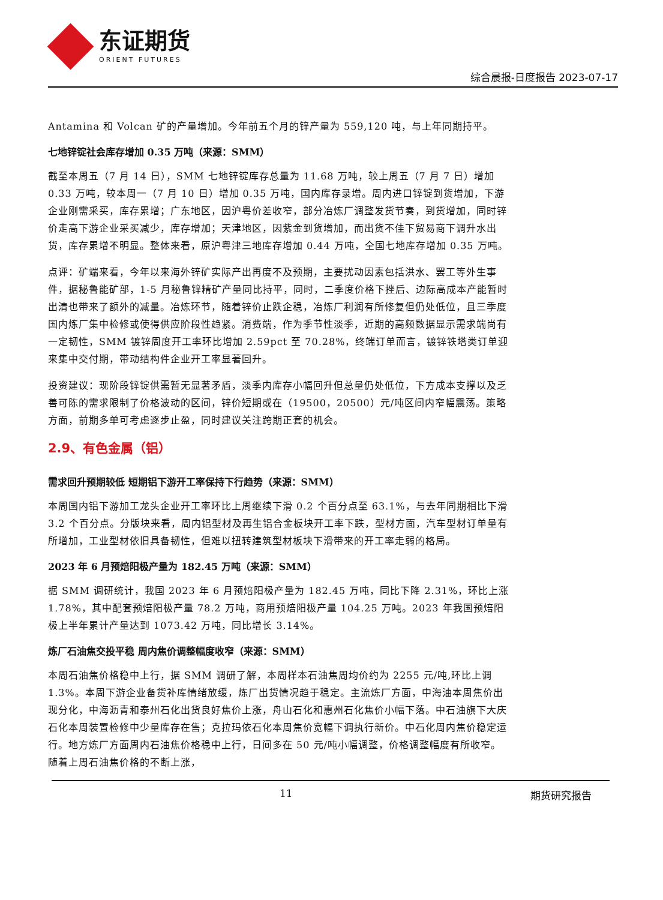东证期货
ORIENT FUTURES
综合晨报-日度报告 2023-07-17
Antamina 和 Volcan 矿的产量增加。今年前五个月的锌产量为 559,120 吨，与上年同期持平。
七地锌锭社会库存增加 0.35 万吨（来源：SMM）
截至本周五（7 月 14 日），SMM 七地锌锭库存总量为 11.68 万吨，较上周五（7 月 7 日）增加 0.33 万吨，较本周一（7 月 10 日）增加 0.35 万吨，国内库存录增。周内进口锌锭到货增加，下游企业刚需采买，库存累增；广东地区，因沪粤价差收窄，部分冶炼厂调整发货节奏，到货增加，同时锌价走高下游企业采买减少，库存增加；天津地区，因紫金到货增加，而出货不佳下贸易商下调升水出货，库存累增不明显。整体来看，原沪粤津三地库存增加 0.44 万吨，全国七地库存增加 0.35 万吨。
点评：矿端来看，今年以来海外锌矿实际产出再度不及预期，主要扰动因素包括洪水、罢工等外生事件，据秘鲁能矿部，1-5 月秘鲁锌精矿产量同比持平，同时，二季度价格下挫后、边际高成本产能暂时出清也带来了额外的减量。冶炼环节，随着锌价止跌企稳，冶炼厂利润有所修复但仍处低位，且三季度国内炼厂集中检修或使得供应阶段性趋紧。消费端，作为季节性淡季，近期的高频数据显示需求端尚有一定韧性，SMM 镀锌周度开工率环比增加 2.59pct 至 70.28%，终端订单而言，镀锌铁塔类订单迎来集中交付期，带动结构件企业开工率显著回升。
投资建议：现阶段锌锭供需暂无显著矛盾，淡季内库存小幅回升但总量仍处低位，下方成本支撑以及乏善可陈的需求限制了价格波动的区间，锌价短期或在（19500，20500）元/吨区间内窄幅震荡。策略方面，前期多单可考虑逐步止盈，同时建议关注跨期正套的机会。
2.9、有色金属（铝）
需求回升预期较低 短期铝下游开工率保持下行趋势（来源：SMM）
本周国内铝下游加工龙头企业开工率环比上周继续下滑 0.2 个百分点至 63.1%，与去年同期相比下滑 3.2 个百分点。分版块来看，周内铝型材及再生铝合金板块开工率下跌，型材方面，汽车型材订单量有所增加，工业型材依旧具备韧性，但难以扭转建筑型材板块下滑带来的开工率走弱的格局。
2023 年 6 月预焙阳极产量为 182.45 万吨（来源：SMM）
据 SMM 调研统计，我国 2023 年 6 月预焙阳极产量为 182.45 万吨，同比下降 2.31%，环比上涨 1.78%，其中配套预焙阳极产量 78.2 万吨，商用预焙阳极产量 104.25 万吨。2023 年我国预焙阳极上半年累计产量达到 1073.42 万吨，同比增长 3.14%。
炼厂石油焦交投平稳 周内焦价调整幅度收窄（来源：SMM）
本周石油焦价格稳中上行，据 SMM 调研了解，本周样本石油焦周均价约为 2255 元/吨,环比上调 1.3%。本周下游企业备货补库情绪放缓，炼厂出货情况趋于稳定。主流炼厂方面，中海油本周焦价出现分化，中海沥青和泰州石化出货良好焦价上涨，舟山石化和惠州石化焦价小幅下落。中石油旗下大庆石化本周装置检修中少量库存在售；克拉玛依石化本周焦价宽幅下调执行新价。中石化周内焦价稳定运行。地方炼厂方面周内石油焦价格稳中上行，日间多在 50 元/吨小幅调整，价格调整幅度有所收窄。随着上周石油焦价格的不断上涨，
11 期货研究报告